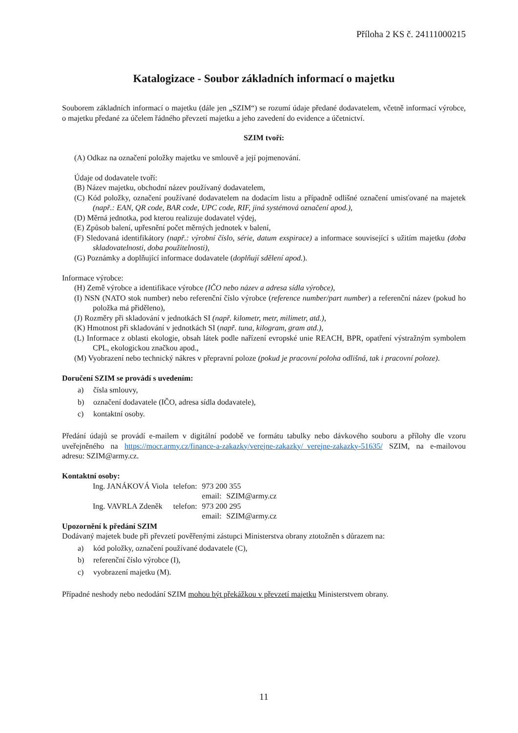Příloha 2 KS č. 24111000215
Katalogizace - Soubor základních informací o majetku
Souborem základních informací o majetku (dále jen „SZIM“) se rozumí údaje předané dodavatelem, včetně informací výrobce, o majetku předané za účelem řádného převzetí majetku a jeho zavedení do evidence a účetnictví.
SZIM tvoří:
(A) Odkaz na označení položky majetku ve smlouvě a její pojmenování.
Údaje od dodavatele tvoří:
(B) Název majetku, obchodní název používaný dodavatelem,
(C) Kód položky, označení používané dodavatelem na dodacím listu a případně odlišné označení umisťované na majetek (např.: EAN, QR code, BAR code, UPC code, RIF, jiná systémová označení apod.),
(D) Měrná jednotka, pod kterou realizuje dodavatel výdej,
(E) Způsob balení, upřesnění počet měrných jednotek v balení,
(F) Sledovaná identifikátory (např.: výrobní číslo, série, datum exspirace) a informace související s užitím majetku (doba skladovatelnosti, doba použitelnosti),
(G) Poznámky a doplňující informace dodavatele (doplňují sdělení apod.).
Informace výrobce:
(H) Země výrobce a identifikace výrobce (IČO nebo název a adresa sídla výrobce),
(I) NSN (NATO stok number) nebo referenční číslo výrobce (reference number/part number) a referenční název (pokud ho položka má přiděleno),
(J) Rozměry při skladování v jednotkách SI (např. kilometr, metr, milimetr, atd.),
(K) Hmotnost při skladování v jednotkách SI (např. tuna, kilogram, gram atd.),
(L) Informace z oblasti ekologie, obsah látek podle nařízení evropské unie REACH, BPR, opatření výstražným symbolem CPL, ekologickou značkou apod.,
(M) Vyobrazení nebo technický nákres v přepravní poloze (pokud je pracovní poloha odlišná, tak i pracovní poloze).
Doručení SZIM se provádí s uvedením:
a) čísla smlouvy,
b) označení dodavatele (IČO, adresa sídla dodavatele),
c) kontaktní osoby.
Předání údajů se provádí e-mailem v digitální podobě ve formátu tabulky nebo dávkového souboru a přílohy dle vzoru uveřejněného na https://mocr.army.cz/finance-a-zakazky/verejne-zakazky/_verejne-zakazky-51635/ SZIM, na e-mailovou adresu: SZIM@army.cz.
Kontaktní osoby:
| Ing. JANÁKOVÁ Viola | telefon: | 973 200 355 | |
| | | email: | SZIM@army.cz |
| Ing. VAVRLA Zdeněk | telefon: | 973 200 295 | |
| | | email: | SZIM@army.cz |
Upozornění k předání SZIM
Dodávaný majetek bude při převzetí pověřenými zástupci Ministerstva obrany ztotožněn s důrazem na:
a) kód položky, označení používané dodavatele (C),
b) referenční číslo výrobce (I),
c) vyobrazení majetku (M).
Případné neshody nebo nedodání SZIM mohou být překážkou v převzetí majetku Ministerstvem obrany.
11